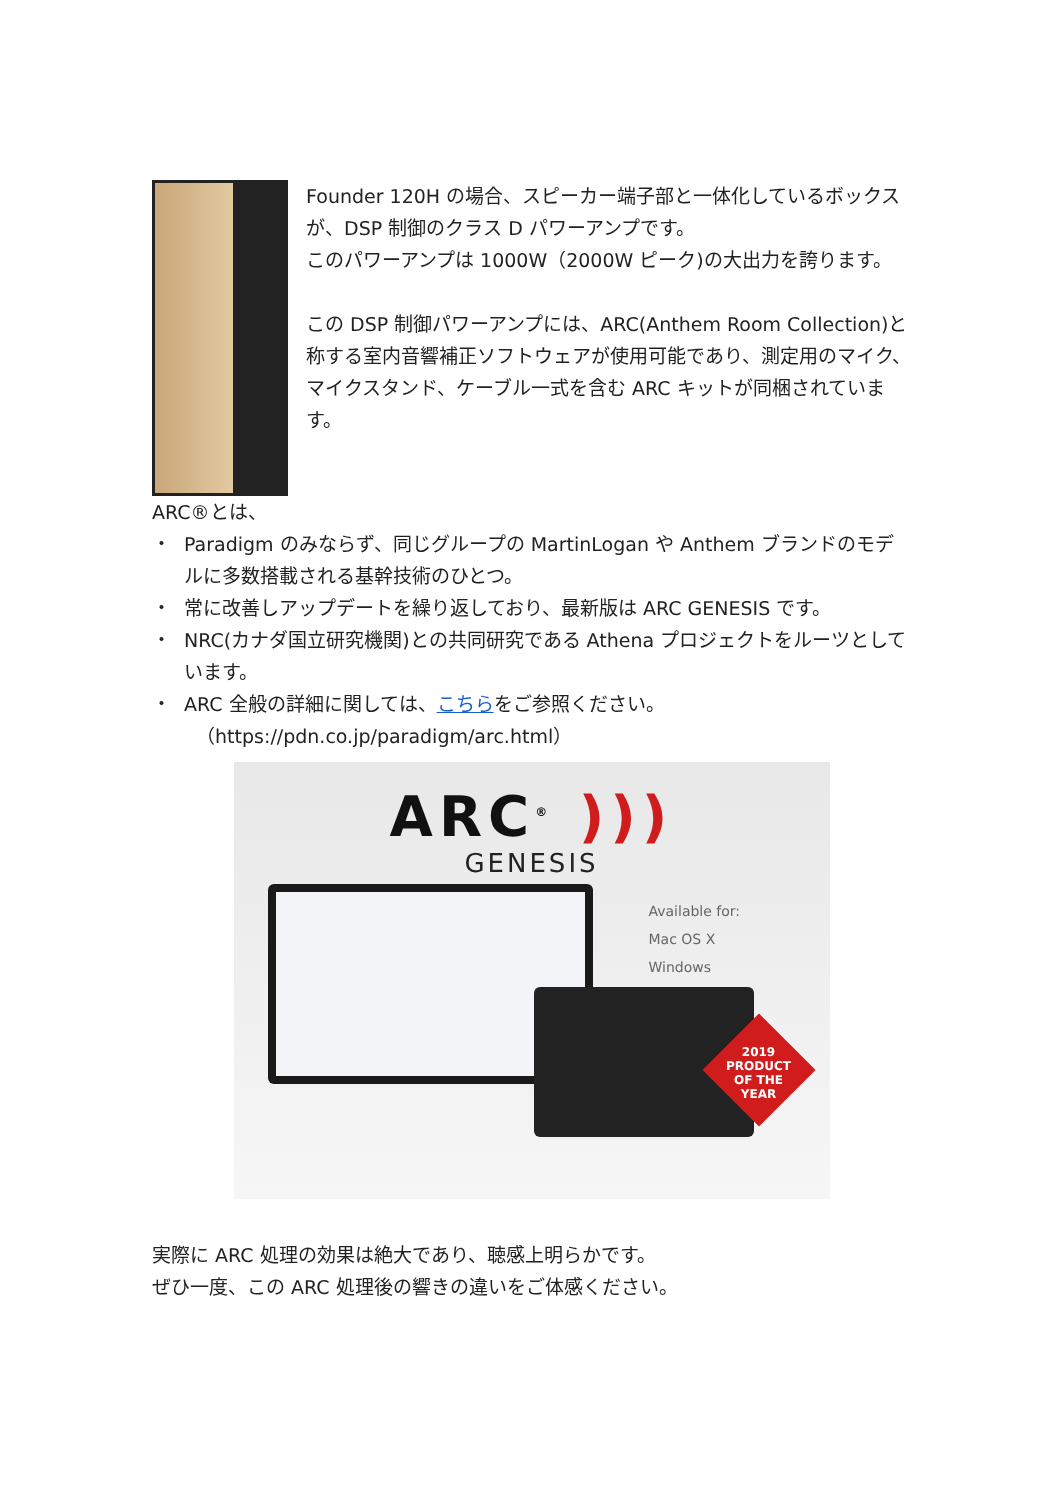Founder 120H の場合、スピーカー端子部と一体化しているボックスが、DSP 制御のクラス D パワーアンプです。
このパワーアンプは 1000W（2000W ピーク)の大出力を誇ります。
この DSP 制御パワーアンプには、ARC(Anthem Room Collection)と称する室内音響補正ソフトウェアが使用可能であり、測定用のマイク、マイクスタンド、ケーブル一式を含む ARC キットが同梱されています。
ARC®とは、
・ Paradigm のみならず、同じグループの MartinLogan や Anthem ブランドのモデルに多数搭載される基幹技術のひとつ。
・ 常に改善しアップデートを繰り返しており、最新版は ARC GENESIS です。
・ NRC(カナダ国立研究機関)との共同研究である Athena プロジェクトをルーツとしています。
・ ARC 全般の詳細に関しては、こちらをご参照ください。
（https://pdn.co.jp/paradigm/arc.html）
ARC<sup>®</sup> )))
GENESIS
Available for:
Mac OS X
Windows
2019
PRODUCT
OF THE
YEAR
実際に ARC 処理の効果は絶大であり、聴感上明らかです。
ぜひ一度、この ARC 処理後の響きの違いをご体感ください。